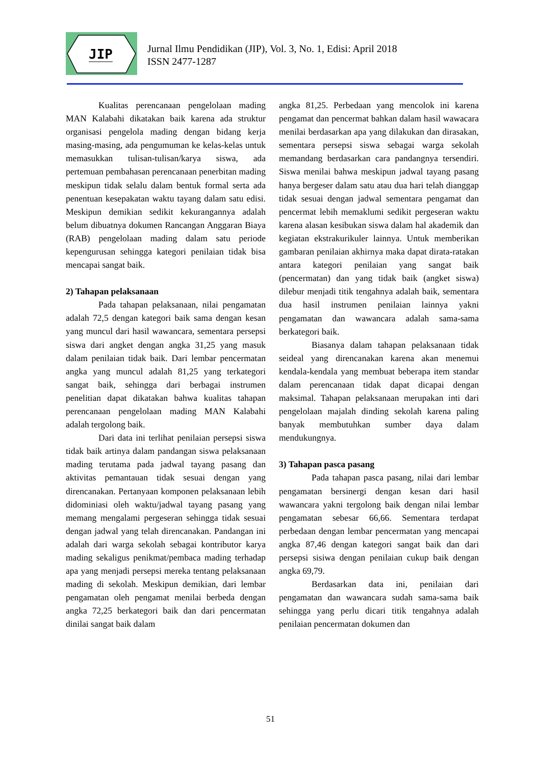JIP
Jurnal Ilmu Pendidikan (JIP), Vol. 3, No. 1, Edisi: April 2018
ISSN 2477-1287
Kualitas perencanaan pengelolaan mading MAN Kalabahi dikatakan baik karena ada struktur organisasi pengelola mading dengan bidang kerja masing-masing, ada pengumuman ke kelas-kelas untuk memasukkan tulisan-tulisan/karya siswa, ada pertemuan pembahasan perencanaan penerbitan mading meskipun tidak selalu dalam bentuk formal serta ada penentuan kesepakatan waktu tayang dalam satu edisi. Meskipun demikian sedikit kekurangannya adalah belum dibuatnya dokumen Rancangan Anggaran Biaya (RAB) pengelolaan mading dalam satu periode kepengurusan sehingga kategori penilaian tidak bisa mencapai sangat baik.
2) Tahapan pelaksanaan
Pada tahapan pelaksanaan, nilai pengamatan adalah 72,5 dengan kategori baik sama dengan kesan yang muncul dari hasil wawancara, sementara persepsi siswa dari angket dengan angka 31,25 yang masuk dalam penilaian tidak baik. Dari lembar pencermatan angka yang muncul adalah 81,25 yang terkategori sangat baik, sehingga dari berbagai instrumen penelitian dapat dikatakan bahwa kualitas tahapan perencanaan pengelolaan mading MAN Kalabahi adalah tergolong baik.
Dari data ini terlihat penilaian persepsi siswa tidak baik artinya dalam pandangan siswa pelaksanaan mading terutama pada jadwal tayang pasang dan aktivitas pemantauan tidak sesuai dengan yang direncanakan. Pertanyaan komponen pelaksanaan lebih didominiasi oleh waktu/jadwal tayang pasang yang memang mengalami pergeseran sehingga tidak sesuai dengan jadwal yang telah direncanakan. Pandangan ini adalah dari warga sekolah sebagai kontributor karya mading sekaligus penikmat/pembaca mading terhadap apa yang menjadi persepsi mereka tentang pelaksanaan mading di sekolah. Meskipun demikian, dari lembar pengamatan oleh pengamat menilai berbeda dengan angka 72,25 berkategori baik dan dari pencermatan dinilai sangat baik dalam
angka 81,25. Perbedaan yang mencolok ini karena pengamat dan pencermat bahkan dalam hasil wawacara menilai berdasarkan apa yang dilakukan dan dirasakan, sementara persepsi siswa sebagai warga sekolah memandang berdasarkan cara pandangnya tersendiri. Siswa menilai bahwa meskipun jadwal tayang pasang hanya bergeser dalam satu atau dua hari telah dianggap tidak sesuai dengan jadwal sementara pengamat dan pencermat lebih memaklumi sedikit pergeseran waktu karena alasan kesibukan siswa dalam hal akademik dan kegiatan ekstrakurikuler lainnya. Untuk memberikan gambaran penilaian akhirnya maka dapat dirata-ratakan antara kategori penilaian yang sangat baik (pencermatan) dan yang tidak baik (angket siswa) dilebur menjadi titik tengahnya adalah baik, sementara dua hasil instrumen penilaian lainnya yakni pengamatan dan wawancara adalah sama-sama berkategori baik.
Biasanya dalam tahapan pelaksanaan tidak seideal yang direncanakan karena akan menemui kendala-kendala yang membuat beberapa item standar dalam perencanaan tidak dapat dicapai dengan maksimal. Tahapan pelaksanaan merupakan inti dari pengelolaan majalah dinding sekolah karena paling banyak membutuhkan sumber daya dalam mendukungnya.
3) Tahapan pasca pasang
Pada tahapan pasca pasang, nilai dari lembar pengamatan bersinergi dengan kesan dari hasil wawancara yakni tergolong baik dengan nilai lembar pengamatan sebesar 66,66. Sementara terdapat perbedaan dengan lembar pencermatan yang mencapai angka 87,46 dengan kategori sangat baik dan dari persepsi sisiwa dengan penilaian cukup baik dengan angka 69,79.
Berdasarkan data ini, penilaian dari pengamatan dan wawancara sudah sama-sama baik sehingga yang perlu dicari titik tengahnya adalah penilaian pencermatan dokumen dan
51